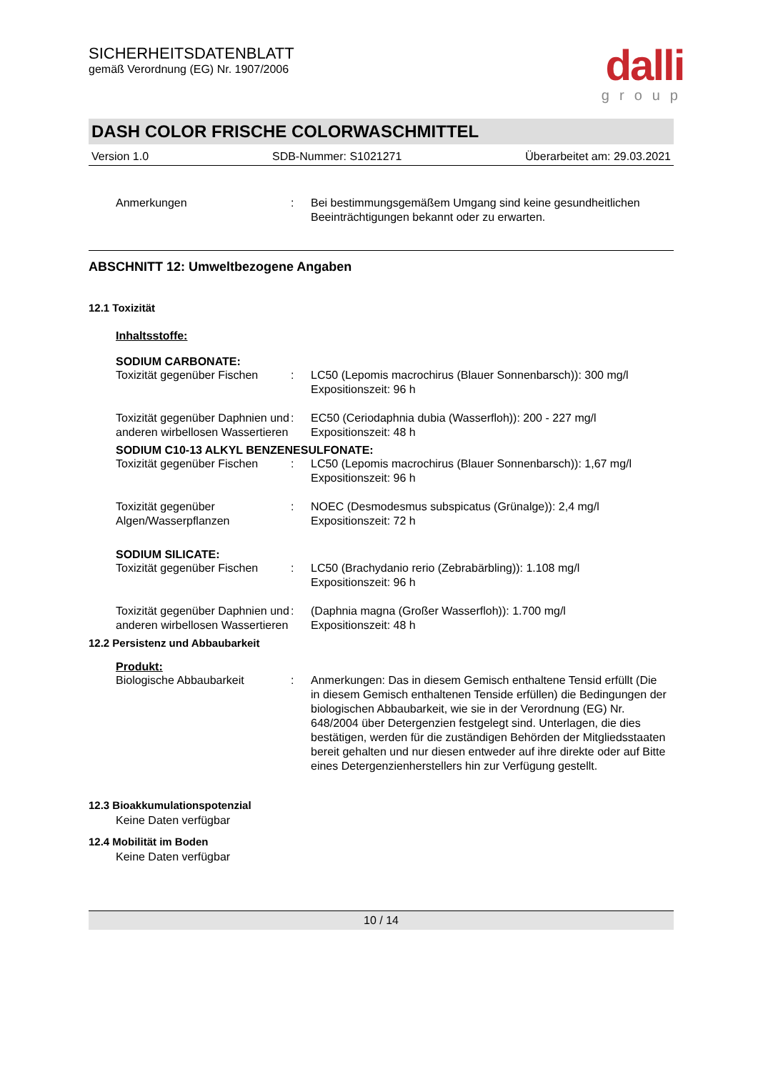SICHERHEITSDATENBLATT
gemäß Verordnung (EG) Nr. 1907/2006
dalli
group
DASH COLOR FRISCHE COLORWASCHMITTEL
Version 1.0 SDB-Nummer: S1021271 Überarbeitet am: 29.03.2021
Anmerkungen : Bei bestimmungsgemäßem Umgang sind keine gesundheitlichen Beeinträchtigungen bekannt oder zu erwarten.
ABSCHNITT 12: Umweltbezogene Angaben
12.1 Toxizität
Inhaltsstoffe:
SODIUM CARBONATE:
Toxizität gegenüber Fischen
: LC50 (Lepomis macrochirus (Blauer Sonnenbarsch)): 300 mg/l
Expositionszeit: 96 h
Toxizität gegenüber Daphnien und anderen wirbellosen Wassertieren
: EC50 (Ceriodaphnia dubia (Wasserfloh)): 200 - 227 mg/l
Expositionszeit: 48 h
SODIUM C10-13 ALKYL BENZENESULFONATE:
Toxizität gegenüber Fischen
: LC50 (Lepomis macrochirus (Blauer Sonnenbarsch)): 1,67 mg/l
Expositionszeit: 96 h
Toxizität gegenüber Algen/Wasserpflanzen
: NOEC (Desmodesmus subspicatus (Grünalge)): 2,4 mg/l
Expositionszeit: 72 h
SODIUM SILICATE:
Toxizität gegenüber Fischen
: LC50 (Brachydanio rerio (Zebrabärbling)): 1.108 mg/l
Expositionszeit: 96 h
Toxizität gegenüber Daphnien und anderen wirbellosen Wassertieren
: (Daphnia magna (Großer Wasserfloh)): 1.700 mg/l
Expositionszeit: 48 h
12.2 Persistenz und Abbaubarkeit
Produkt:
Biologische Abbaubarkeit : Anmerkungen: Das in diesem Gemisch enthaltene Tensid erfüllt (Die in diesem Gemisch enthaltenen Tenside erfüllen) die Bedingungen der biologischen Abbaubarkeit, wie sie in der Verordnung (EG) Nr. 648/2004 über Detergenzien festgelegt sind. Unterlagen, die dies bestätigen, werden für die zuständigen Behörden der Mitgliedsstaaten bereit gehalten und nur diesen entweder auf ihre direkte oder auf Bitte eines Detergenzienherstellers hin zur Verfügung gestellt.
12.3 Bioakkumulationspotenzial
Keine Daten verfügbar
12.4 Mobilität im Boden
Keine Daten verfügbar
10 / 14